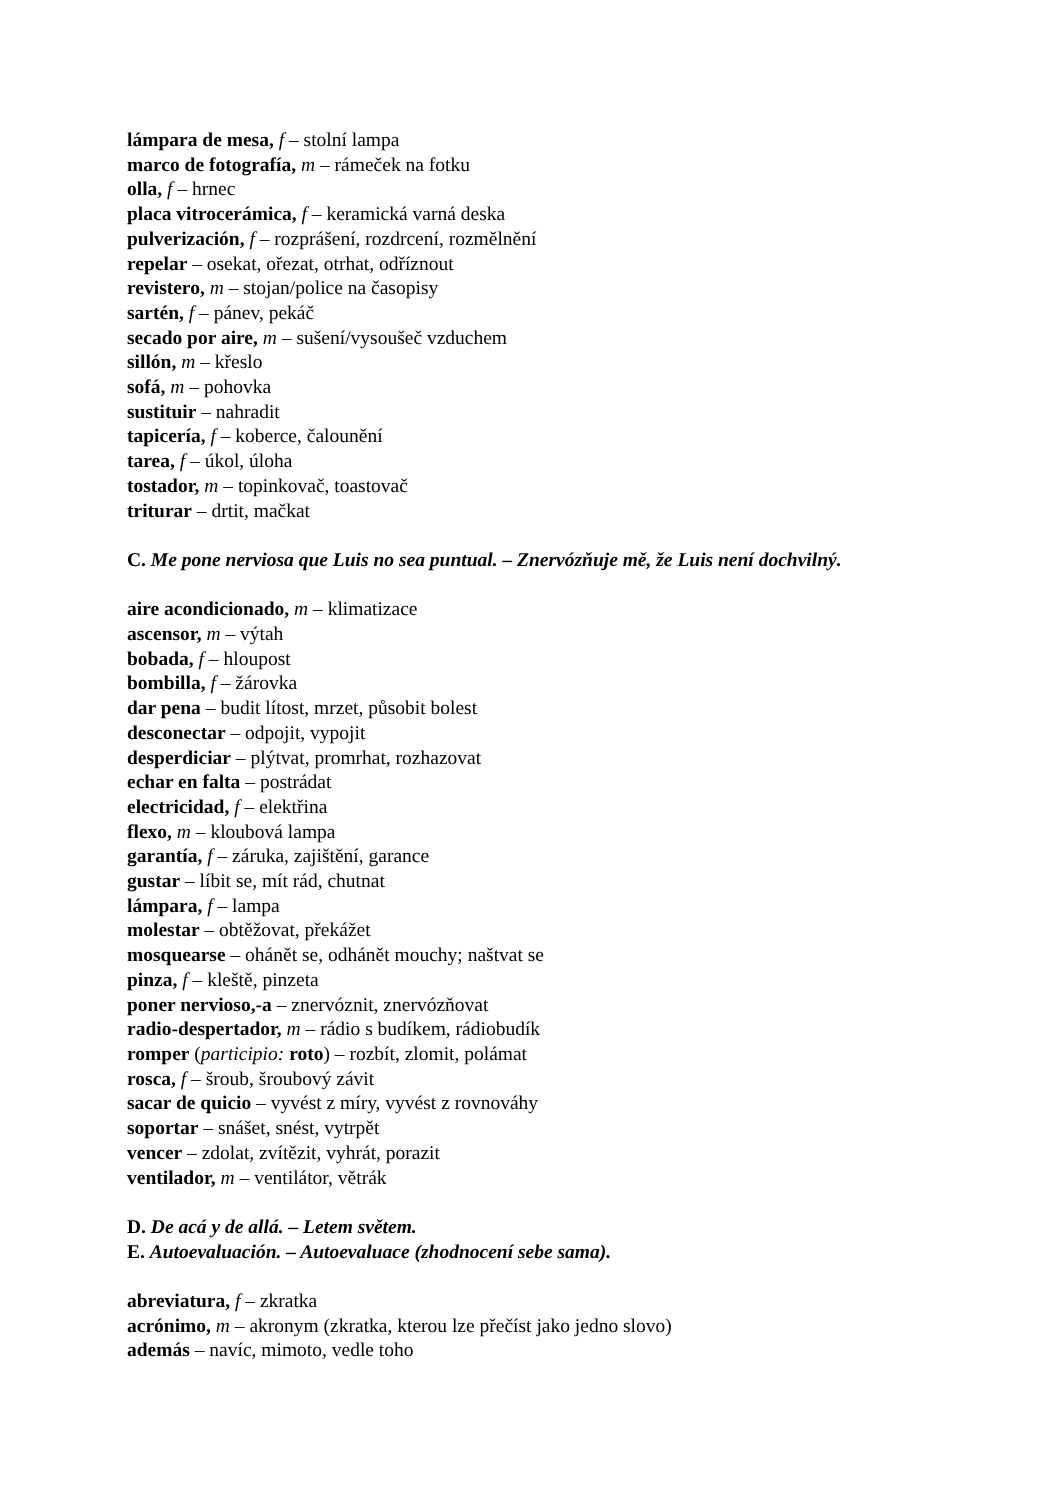lámpara de mesa, f – stolní lampa
marco de fotografía, m – rámeček na fotku
olla, f – hrnec
placa vitrocerámica, f – keramická varná deska
pulverización, f – rozprášení, rozdrcení, rozmělnění
repelar – osekat, ořezat, otrhat, odříznout
revistero, m – stojan/police na časopisy
sartén, f – pánev, pekáč
secado por aire, m – sušení/vysoušeč vzduchem
sillón, m – křeslo
sofá, m – pohovka
sustituir – nahradit
tapicería, f – koberce, čalounění
tarea, f – úkol, úloha
tostador, m – topinkovač, toastovač
triturar – drtit, mačkat
C. Me pone nerviosa que Luis no sea puntual. – Znervózňuje mě, že Luis není dochvilný.
aire acondicionado, m – klimatizace
ascensor, m – výtah
bobada, f – hloupost
bombilla, f – žárovka
dar pena – budit lítost, mrzet, působit bolest
desconectar – odpojit, vypojit
desperdiciar – plýtvat, promrhat, rozhazovat
echar en falta – postrádat
electricidad, f – elektřina
flexo, m – kloubová lampa
garantía, f – záruka, zajištění, garance
gustar – líbit se, mít rád, chutnat
lámpara, f – lampa
molestar – obtěžovat, překážet
mosquearse – ohánět se, odhánět mouchy; naštvat se
pinza, f – kleště, pinzeta
poner nervioso,-a – znervóznit, znervózňovat
radio-despertador, m – rádio s budíkem, rádiobudík
romper (participio: roto) – rozbít, zlomit, polámat
rosca, f – šroub, šroubový závit
sacar de quicio – vyvést z míry, vyvést z rovnováhy
soportar – snášet, snést, vytrpět
vencer – zdolat, zvítězit, vyhrát, porazit
ventilador, m – ventilátor, větrák
D. De acá y de allá. – Letem světem.
E. Autoevaluación. – Autoevaluace (zhodnocení sebe sama).
abreviatura, f – zkratka
acrónimo, m – akronym (zkratka, kterou lze přečíst jako jedno slovo)
además – navíc, mimoto, vedle toho